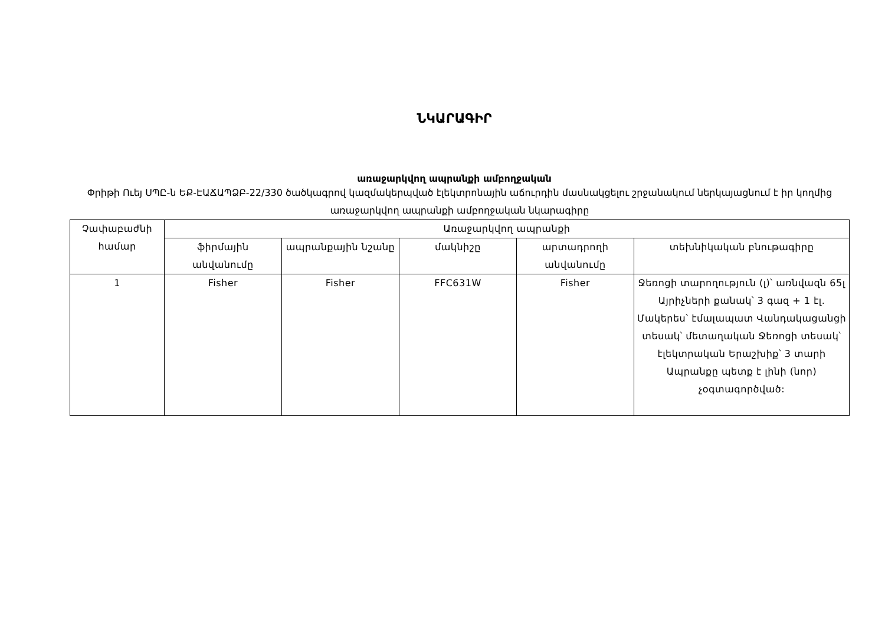ՆԿԱՐԱԳԻՐ
առաջարկվող ապրանքի ամբողջական
Փրիթի Ուեյ ՍՊԸ-ն ԵՔ-ԷԱՃԱՊՁԲ-22/330 ծածկագրով կազմակերպված էլեկտրոնային աճուրդին մասնակցելու շրջանակում ներկայացնում է իր կողմից առաջարկվող ապրանքի ամբողջական նկարագիրը
| Չափաբաժնի համար | Առաջարկվող ապրանքի | | | | |
| --- | --- | --- | --- | --- | --- |
| | ֆիրմային անվանումը | ապրանքային նշանը | մակնիշը | արտադրողի անվանումը | տեխնիկական բնութագիրը |
| 1 | Fisher | Fisher | FFC631W | Fisher | Ջեռոցի տարողություն (լ)՝ առնվազն 65լ Այրիչների քանակ՝ 3 գազ + 1 էլ. Մակերես՝ էմալապատ Վանդակացանցի տեսակ՝ մետաղական Ջեռոցի տեսակ՝ էլեկտրական Երաշխիք՝ 3 տարի Ապրանքը պետք է լինի (նոր) չօգտագործված: |